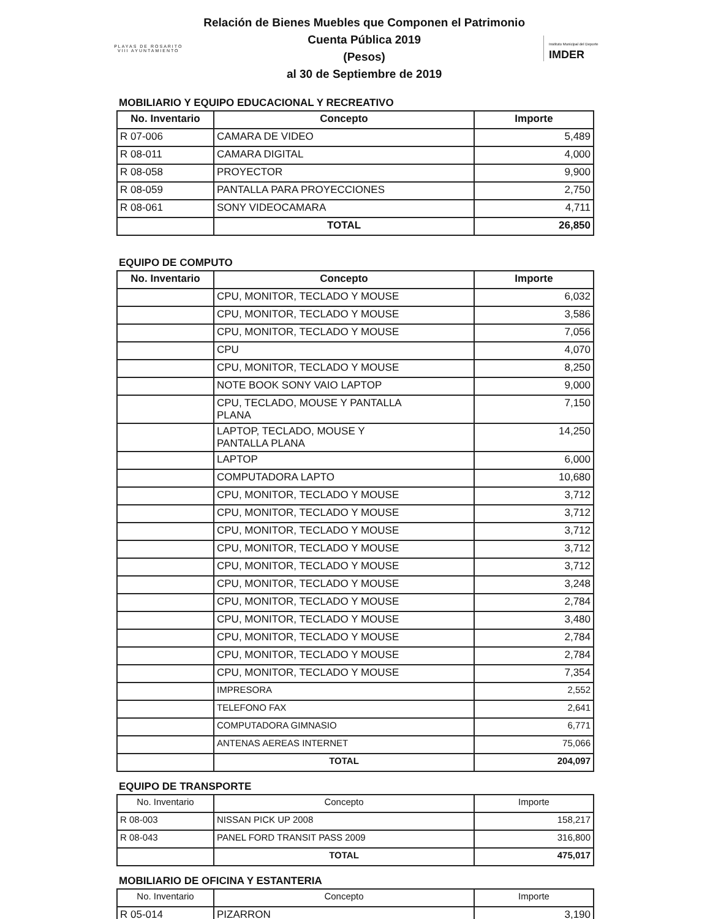PLAYAS DE ROSARITO
VIII AYUNTAMIENTO
Relación de Bienes Muebles que Componen el Patrimonio
Cuenta Pública 2019
(Pesos)
al 30 de Septiembre de 2019
Instituto Municipal del Deporte
IMDER
MOBILIARIO Y EQUIPO EDUCACIONAL Y RECREATIVO
| No. Inventario | Concepto | Importe |
| --- | --- | --- |
| R 07-006 | CAMARA DE VIDEO | 5,489 |
| R 08-011 | CAMARA DIGITAL | 4,000 |
| R 08-058 | PROYECTOR | 9,900 |
| R 08-059 | PANTALLA PARA PROYECCIONES | 2,750 |
| R 08-061 | SONY VIDEOCAMARA | 4,711 |
| | TOTAL | 26,850 |
EQUIPO DE COMPUTO
| No. Inventario | Concepto | Importe |
| --- | --- | --- |
| | CPU, MONITOR, TECLADO Y MOUSE | 6,032 |
| | CPU, MONITOR, TECLADO Y MOUSE | 3,586 |
| | CPU, MONITOR, TECLADO Y MOUSE | 7,056 |
| | CPU | 4,070 |
| | CPU, MONITOR, TECLADO Y MOUSE | 8,250 |
| | NOTE BOOK SONY VAIO LAPTOP | 9,000 |
| | CPU, TECLADO, MOUSE Y PANTALLA PLANA | 7,150 |
| | LAPTOP, TECLADO, MOUSE Y PANTALLA PLANA | 14,250 |
| | LAPTOP | 6,000 |
| | COMPUTADORA LAPTO | 10,680 |
| | CPU, MONITOR, TECLADO Y MOUSE | 3,712 |
| | CPU, MONITOR, TECLADO Y MOUSE | 3,712 |
| | CPU, MONITOR, TECLADO Y MOUSE | 3,712 |
| | CPU, MONITOR, TECLADO Y MOUSE | 3,712 |
| | CPU, MONITOR, TECLADO Y MOUSE | 3,712 |
| | CPU, MONITOR, TECLADO Y MOUSE | 3,248 |
| | CPU, MONITOR, TECLADO Y MOUSE | 2,784 |
| | CPU, MONITOR, TECLADO Y MOUSE | 3,480 |
| | CPU, MONITOR, TECLADO Y MOUSE | 2,784 |
| | CPU, MONITOR, TECLADO Y MOUSE | 2,784 |
| | CPU, MONITOR, TECLADO Y MOUSE | 7,354 |
| | IMPRESORA | 2,552 |
| | TELEFONO FAX | 2,641 |
| | COMPUTADORA GIMNASIO | 6,771 |
| | ANTENAS AEREAS INTERNET | 75,066 |
| | TOTAL | 204,097 |
EQUIPO DE TRANSPORTE
| No. Inventario | Concepto | Importe |
| --- | --- | --- |
| R 08-003 | NISSAN PICK UP 2008 | 158,217 |
| R 08-043 | PANEL FORD TRANSIT PASS 2009 | 316,800 |
| | TOTAL | 475,017 |
MOBILIARIO DE OFICINA Y ESTANTERIA
| No. Inventario | Concepto | Importe |
| --- | --- | --- |
| R 05-014 | PIZARRON | 3,190 |